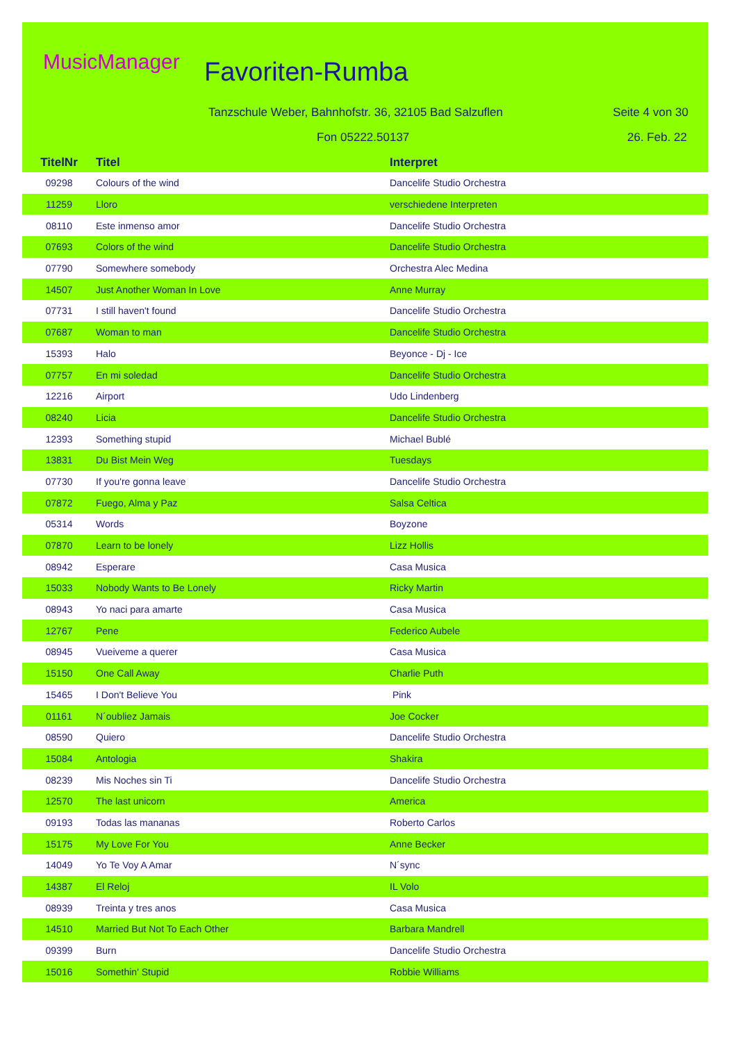MusicManager Favoriten-Rumba
Tanzschule Weber, Bahnhofstr. 36, 32105 Bad Salzuflen
Seite 4 von 30
Fon 05222.50137 26. Feb. 22
| TitelNr | Titel | Interpret |
| --- | --- | --- |
| 09298 | Colours of the wind | Dancelife Studio Orchestra |
| 11259 | Lloro | verschiedene Interpreten |
| 08110 | Este inmenso amor | Dancelife Studio Orchestra |
| 07693 | Colors of the wind | Dancelife Studio Orchestra |
| 07790 | Somewhere somebody | Orchestra Alec Medina |
| 14507 | Just Another Woman In Love | Anne Murray |
| 07731 | I still haven't found | Dancelife Studio Orchestra |
| 07687 | Woman to man | Dancelife Studio Orchestra |
| 15393 | Halo | Beyonce - Dj - Ice |
| 07757 | En mi soledad | Dancelife Studio Orchestra |
| 12216 | Airport | Udo Lindenberg |
| 08240 | Licia | Dancelife Studio Orchestra |
| 12393 | Something stupid | Michael Bublé |
| 13831 | Du Bist Mein Weg | Tuesdays |
| 07730 | If you're gonna leave | Dancelife Studio Orchestra |
| 07872 | Fuego, Alma y Paz | Salsa Celtica |
| 05314 | Words | Boyzone |
| 07870 | Learn to be lonely | Lizz Hollis |
| 08942 | Esperare | Casa Musica |
| 15033 | Nobody Wants to Be Lonely | Ricky Martin |
| 08943 | Yo naci para amarte | Casa Musica |
| 12767 | Pene | Federico Aubele |
| 08945 | Vueiveme a querer | Casa Musica |
| 15150 | One Call Away | Charlie Puth |
| 15465 | I Don't Believe You | Pink |
| 01161 | N´oubliez Jamais | Joe Cocker |
| 08590 | Quiero | Dancelife Studio Orchestra |
| 15084 | Antologia | Shakira |
| 08239 | Mis Noches sin Ti | Dancelife Studio Orchestra |
| 12570 | The last unicorn | America |
| 09193 | Todas las mananas | Roberto Carlos |
| 15175 | My Love For You | Anne Becker |
| 14049 | Yo Te Voy A Amar | N´sync |
| 14387 | El Reloj | IL Volo |
| 08939 | Treinta y tres anos | Casa Musica |
| 14510 | Married But Not To Each Other | Barbara Mandrell |
| 09399 | Burn | Dancelife Studio Orchestra |
| 15016 | Somethin' Stupid | Robbie Williams |